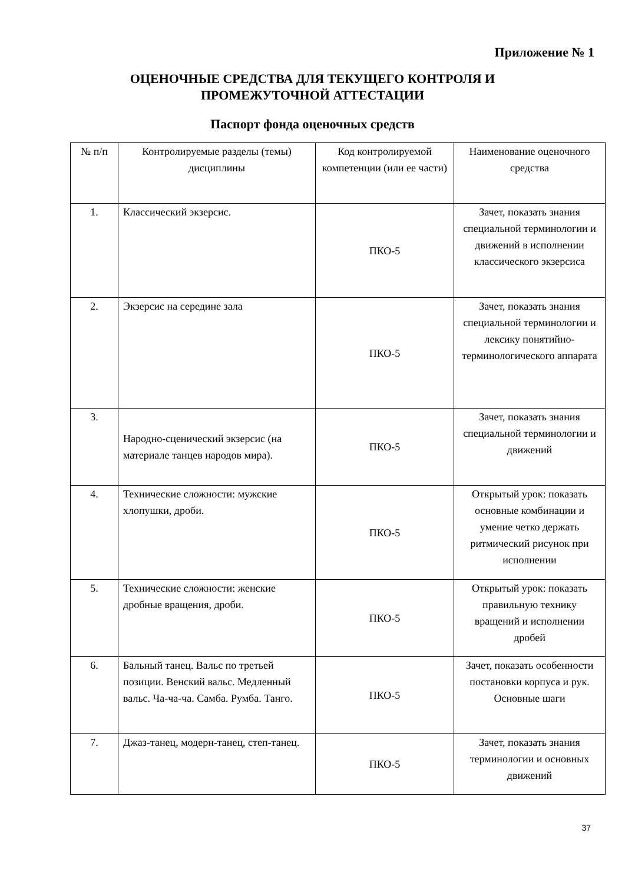Приложение № 1
ОЦЕНОЧНЫЕ СРЕДСТВА ДЛЯ ТЕКУЩЕГО КОНТРОЛЯ И
ПРОМЕЖУТОЧНОЙ АТТЕСТАЦИИ
Паспорт фонда оценочных средств
| № п/п | Контролируемые разделы (темы) дисциплины | Код контролируемой компетенции (или ее части) | Наименование оценочного средства |
| --- | --- | --- | --- |
| 1. | Классический экзерсис. | ПКО-5 | Зачет, показать знания специальной терминологии и движений в исполнении классического экзерсиса |
| 2. | Экзерсис на середине зала | ПКО-5 | Зачет, показать знания специальной терминологии и лексику понятийно-терминологического аппарата |
| 3. | Народно-сценический экзерсис (на материале танцев народов мира). | ПКО-5 | Зачет, показать знания специальной терминологии и движений |
| 4. | Технические сложности: мужские хлопушки, дроби. | ПКО-5 | Открытый урок: показать основные комбинации и умение четко держать ритмический рисунок при исполнении |
| 5. | Технические сложности: женские дробные вращения, дроби. | ПКО-5 | Открытый урок: показать правильную технику вращений и исполнении дробей |
| 6. | Бальный танец. Вальс по третьей позиции. Венский вальс. Медленный вальс. Ча-ча-ча. Самба. Румба. Танго. | ПКО-5 | Зачет, показать особенности постановки корпуса и рук. Основные шаги |
| 7. | Джаз-танец, модерн-танец, степ-танец. | ПКО-5 | Зачет, показать знания терминологии и основных движений |
37